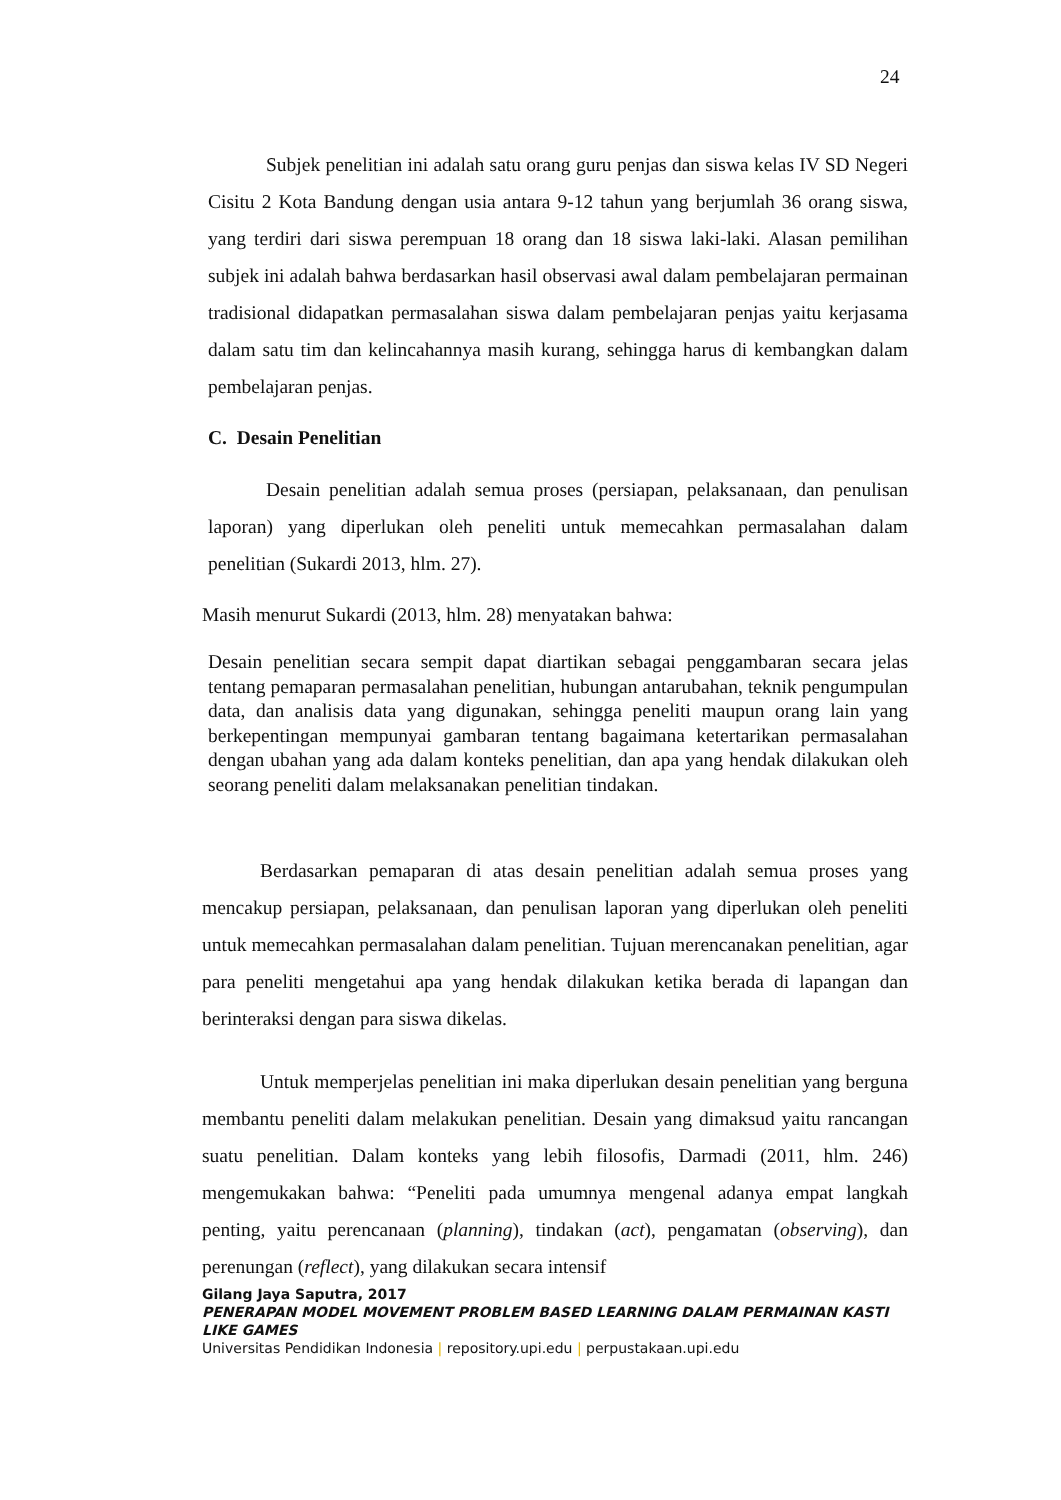24
Subjek penelitian ini adalah satu orang guru penjas dan siswa kelas IV SD Negeri Cisitu 2 Kota Bandung dengan usia antara 9-12 tahun yang berjumlah 36 orang siswa, yang terdiri dari siswa perempuan 18 orang dan 18 siswa laki-laki. Alasan pemilihan subjek ini adalah bahwa berdasarkan hasil observasi awal dalam pembelajaran permainan tradisional didapatkan permasalahan siswa dalam pembelajaran penjas yaitu kerjasama dalam satu tim dan kelincahannya masih kurang, sehingga harus di kembangkan dalam pembelajaran penjas.
C. Desain Penelitian
Desain penelitian adalah semua proses (persiapan, pelaksanaan, dan penulisan laporan) yang diperlukan oleh peneliti untuk memecahkan permasalahan dalam penelitian (Sukardi 2013, hlm. 27).
Masih menurut Sukardi (2013, hlm. 28) menyatakan bahwa:
Desain penelitian secara sempit dapat diartikan sebagai penggambaran secara jelas tentang pemaparan permasalahan penelitian, hubungan antarubahan, teknik pengumpulan data, dan analisis data yang digunakan, sehingga peneliti maupun orang lain yang berkepentingan mempunyai gambaran tentang bagaimana ketertarikan permasalahan dengan ubahan yang ada dalam konteks penelitian, dan apa yang hendak dilakukan oleh seorang peneliti dalam melaksanakan penelitian tindakan.
Berdasarkan pemaparan di atas desain penelitian adalah semua proses yang mencakup persiapan, pelaksanaan, dan penulisan laporan yang diperlukan oleh peneliti untuk memecahkan permasalahan dalam penelitian. Tujuan merencanakan penelitian, agar para peneliti mengetahui apa yang hendak dilakukan ketika berada di lapangan dan berinteraksi dengan para siswa dikelas.
Untuk memperjelas penelitian ini maka diperlukan desain penelitian yang berguna membantu peneliti dalam melakukan penelitian. Desain yang dimaksud yaitu rancangan suatu penelitian. Dalam konteks yang lebih filosofis, Darmadi (2011, hlm. 246) mengemukakan bahwa: “Peneliti pada umumnya mengenal adanya empat langkah penting, yaitu perencanaan (planning), tindakan (act), pengamatan (observing), dan perenungan (reflect), yang dilakukan secara intensif
Gilang Jaya Saputra, 2017
PENERAPAN MODEL MOVEMENT PROBLEM BASED LEARNING DALAM PERMAINAN KASTI LIKE GAMES
Universitas Pendidikan Indonesia | repository.upi.edu | perpustakaan.upi.edu